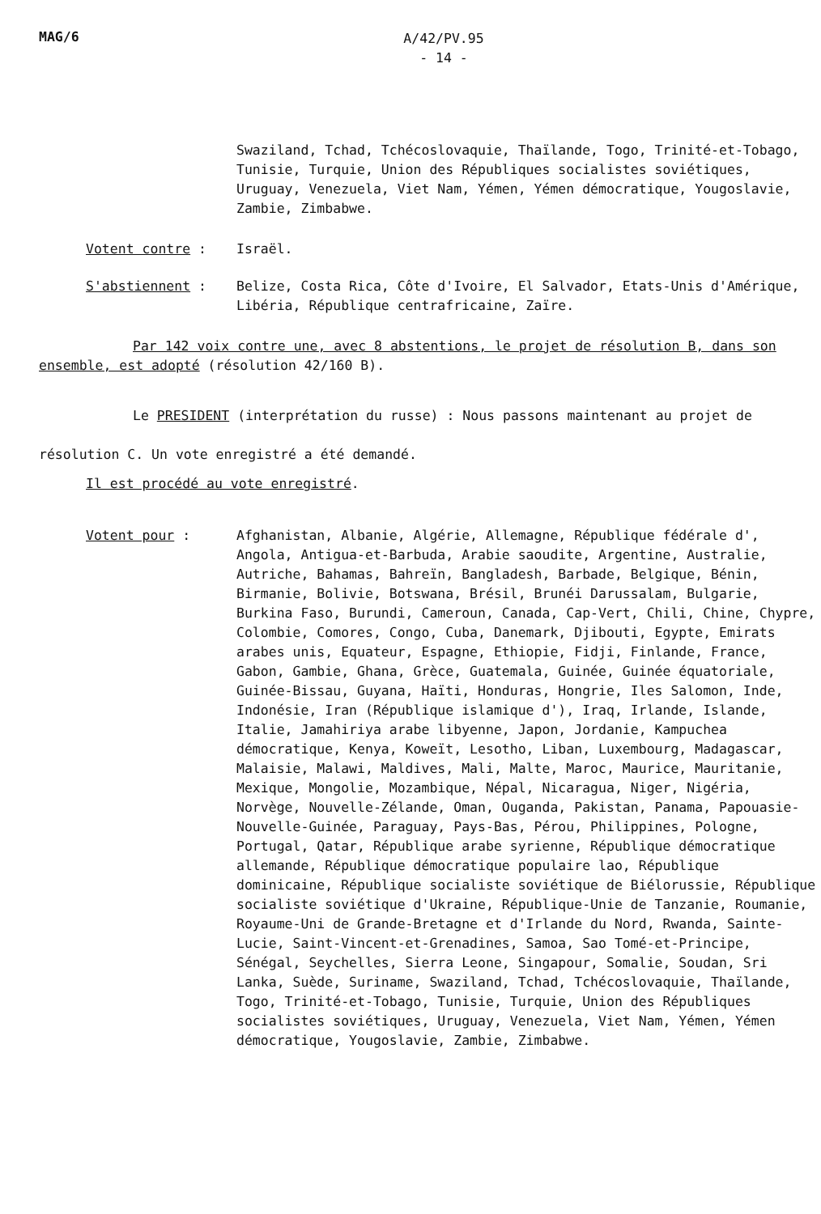MAG/6
A/42/PV.95
- 14 -
Swaziland, Tchad, Tchécoslovaquie, Thaïlande, Togo, Trinité-et-Tobago, Tunisie, Turquie, Union des Républiques socialistes soviétiques, Uruguay, Venezuela, Viet Nam, Yémen, Yémen démocratique, Yougoslavie, Zambie, Zimbabwe.
Votent contre : Israël.
S'abstiennent : Belize, Costa Rica, Côte d'Ivoire, El Salvador, Etats-Unis d'Amérique, Libéria, République centrafricaine, Zaïre.
Par 142 voix contre une, avec 8 abstentions, le projet de résolution B, dans son ensemble, est adopté (résolution 42/160 B).
Le PRESIDENT (interprétation du russe) : Nous passons maintenant au projet de résolution C. Un vote enregistré a été demandé.
Il est procédé au vote enregistré.
Votent pour : Afghanistan, Albanie, Algérie, Allemagne, République fédérale d', Angola, Antigua-et-Barbuda, Arabie saoudite, Argentine, Australie, Autriche, Bahamas, Bahreïn, Bangladesh, Barbade, Belgique, Bénin, Birmanie, Bolivie, Botswana, Brésil, Brunéi Darussalam, Bulgarie, Burkina Faso, Burundi, Cameroun, Canada, Cap-Vert, Chili, Chine, Chypre, Colombie, Comores, Congo, Cuba, Danemark, Djibouti, Egypte, Emirats arabes unis, Equateur, Espagne, Ethiopie, Fidji, Finlande, France, Gabon, Gambie, Ghana, Grèce, Guatemala, Guinée, Guinée équatoriale, Guinée-Bissau, Guyana, Haïti, Honduras, Hongrie, Iles Salomon, Inde, Indonésie, Iran (République islamique d'), Iraq, Irlande, Islande, Italie, Jamahiriya arabe libyenne, Japon, Jordanie, Kampuchea démocratique, Kenya, Koweït, Lesotho, Liban, Luxembourg, Madagascar, Malaisie, Malawi, Maldives, Mali, Malte, Maroc, Maurice, Mauritanie, Mexique, Mongolie, Mozambique, Népal, Nicaragua, Niger, Nigéria, Norvège, Nouvelle-Zélande, Oman, Ouganda, Pakistan, Panama, Papouasie-Nouvelle-Guinée, Paraguay, Pays-Bas, Pérou, Philippines, Pologne, Portugal, Qatar, République arabe syrienne, République démocratique allemande, République démocratique populaire lao, République dominicaine, République socialiste soviétique de Biélorussie, République socialiste soviétique d'Ukraine, République-Unie de Tanzanie, Roumanie, Royaume-Uni de Grande-Bretagne et d'Irlande du Nord, Rwanda, Sainte-Lucie, Saint-Vincent-et-Grenadines, Samoa, Sao Tomé-et-Principe, Sénégal, Seychelles, Sierra Leone, Singapour, Somalie, Soudan, Sri Lanka, Suède, Suriname, Swaziland, Tchad, Tchécoslovaquie, Thaïlande, Togo, Trinité-et-Tobago, Tunisie, Turquie, Union des Républiques socialistes soviétiques, Uruguay, Venezuela, Viet Nam, Yémen, Yémen démocratique, Yougoslavie, Zambie, Zimbabwe.